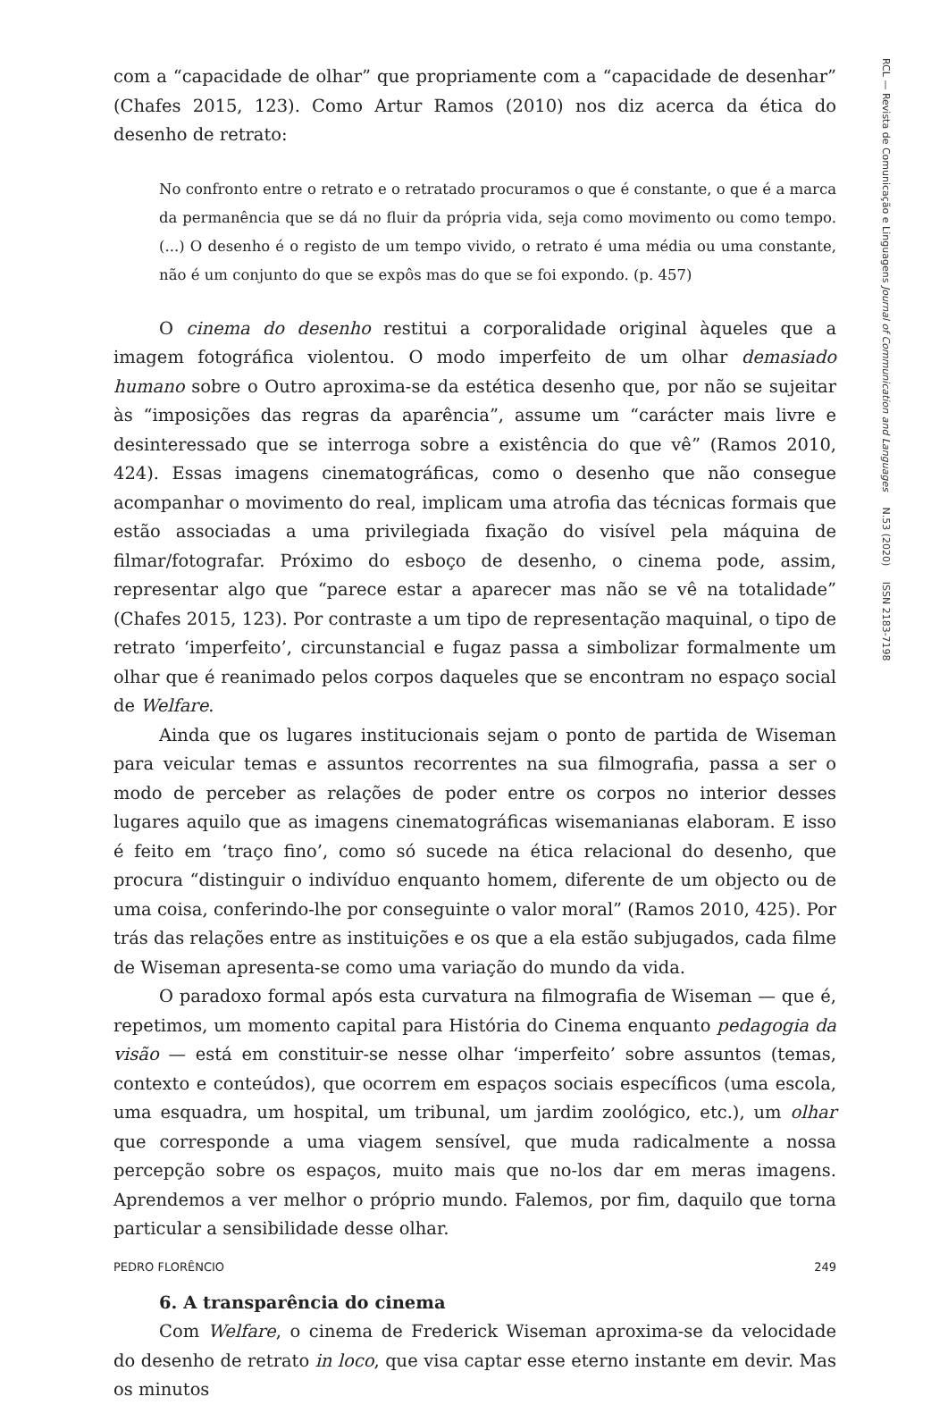RCL — Revista de Comunicação e Linguagens Journal of Communication and Languages N.53 (2020) ISSN 2183-7198
com a “capacidade de olhar” que propriamente com a “capacidade de desenhar” (Chafes 2015, 123). Como Artur Ramos (2010) nos diz acerca da ética do desenho de retrato:
No confronto entre o retrato e o retratado procuramos o que é constante, o que é a marca da permanência que se dá no fluir da própria vida, seja como movimento ou como tempo. (...) O desenho é o registo de um tempo vivido, o retrato é uma média ou uma constante, não é um conjunto do que se expôs mas do que se foi expondo. (p. 457)
O cinema do desenho restitui a corporalidade original àqueles que a imagem fotográfica violentou. O modo imperfeito de um olhar demasiado humano sobre o Outro aproxima-se da estética desenho que, por não se sujeitar às “imposições das regras da aparência”, assume um “carácter mais livre e desinteressado que se interroga sobre a existência do que vê” (Ramos 2010, 424). Essas imagens cinematográficas, como o desenho que não consegue acompanhar o movimento do real, implicam uma atrofia das técnicas formais que estão associadas a uma privilegiada fixação do visível pela máquina de filmar/fotografar. Próximo do esboço de desenho, o cinema pode, assim, representar algo que “parece estar a aparecer mas não se vê na totalidade” (Chafes 2015, 123). Por contraste a um tipo de representação maquinal, o tipo de retrato ‘imperfeito’, circunstancial e fugaz passa a simbolizar formalmente um olhar que é reanimado pelos corpos daqueles que se encontram no espaço social de Welfare.
Ainda que os lugares institucionais sejam o ponto de partida de Wiseman para veicular temas e assuntos recorrentes na sua filmografia, passa a ser o modo de perceber as relações de poder entre os corpos no interior desses lugares aquilo que as imagens cinematográficas wisemanianas elaboram. E isso é feito em ‘traço fino’, como só sucede na ética relacional do desenho, que procura “distinguir o indivíduo enquanto homem, diferente de um objecto ou de uma coisa, conferindo-lhe por conseguinte o valor moral” (Ramos 2010, 425). Por trás das relações entre as instituições e os que a ela estão subjugados, cada filme de Wiseman apresenta-se como uma variação do mundo da vida.
O paradoxo formal após esta curvatura na filmografia de Wiseman — que é, repetimos, um momento capital para História do Cinema enquanto pedagogia da visão — está em constituir-se nesse olhar ‘imperfeito’ sobre assuntos (temas, contexto e conteúdos), que ocorrem em espaços sociais específicos (uma escola, uma esquadra, um hospital, um tribunal, um jardim zoológico, etc.), um olhar que corresponde a uma viagem sensível, que muda radicalmente a nossa percepção sobre os espaços, muito mais que no-los dar em meras imagens. Aprendemos a ver melhor o próprio mundo. Falemos, por fim, daquilo que torna particular a sensibilidade desse olhar.
6. A transparência do cinema
Com Welfare, o cinema de Frederick Wiseman aproxima-se da velocidade do desenho de retrato in loco, que visa captar esse eterno instante em devir. Mas os minutos
PEDRO FLORÊNCIO 249